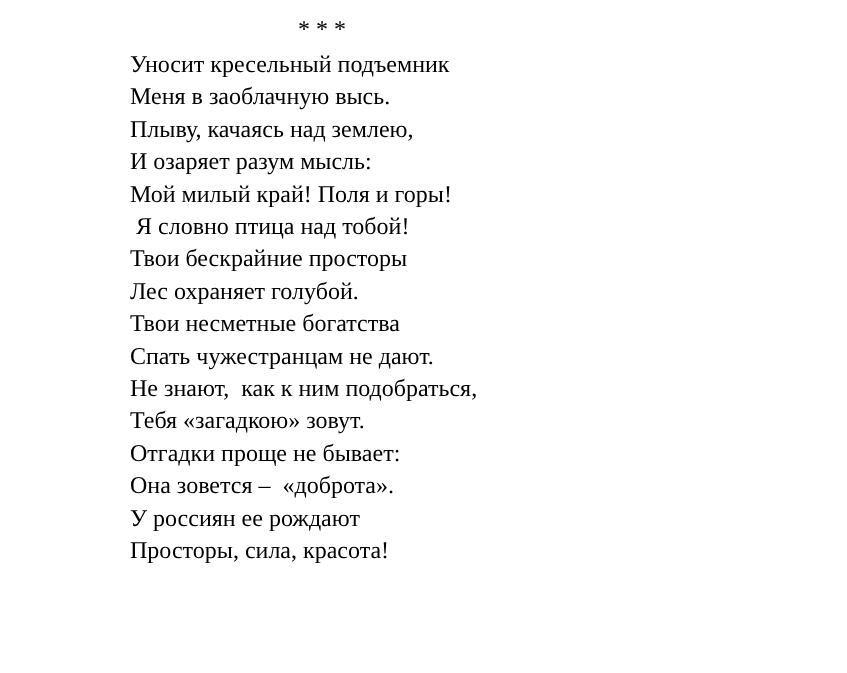* * *
Уносит кресельный подъемник
Меня в заоблачную высь.
Плыву, качаясь над землею,
И озаряет разум мысль:
Мой милый край! Поля и горы!
Я словно птица над тобой!
Твои бескрайние просторы
Лес охраняет голубой.
Твои несметные богатства
Спать чужестранцам не дают.
Не знают, как к ним подобраться,
Тебя «загадкою» зовут.
Отгадки проще не бывает:
Она зовется – «доброта».
У россиян ее рождают
Просторы, сила, красота!